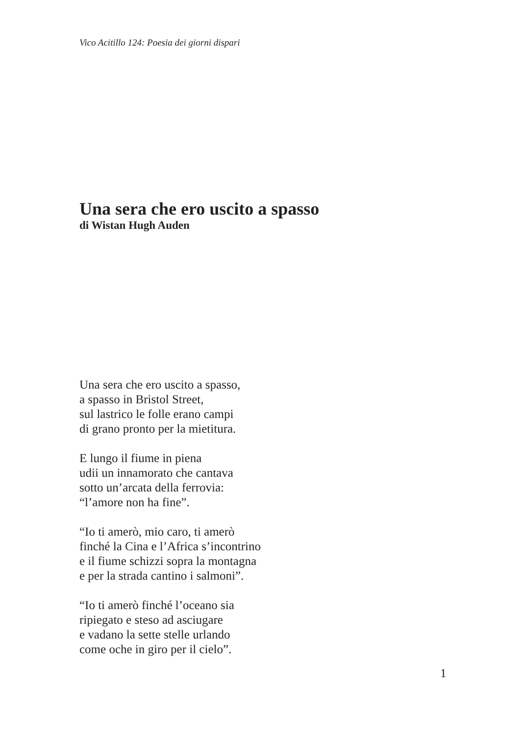Vico Acitillo 124: Poesia dei giorni dispari
Una sera che ero uscito a spasso
di Wistan Hugh Auden
Una sera che ero uscito a spasso,
a spasso in Bristol Street,
sul lastrico le folle erano campi
di grano pronto per la mietitura.
E lungo il fiume in piena
udii un innamorato che cantava
sotto un’arcata della ferrovia:
“l’amore non ha fine”.
“Io ti amerò, mio caro, ti amerò
finché la Cina e l’Africa s’incontrino
e il fiume schizzi sopra la montagna
e per la strada cantino i salmoni”.
“Io ti amerò finché l’oceano sia
ripiegato e steso ad asciugare
e vadano la sette stelle urlando
come oche in giro per il cielo”.
1